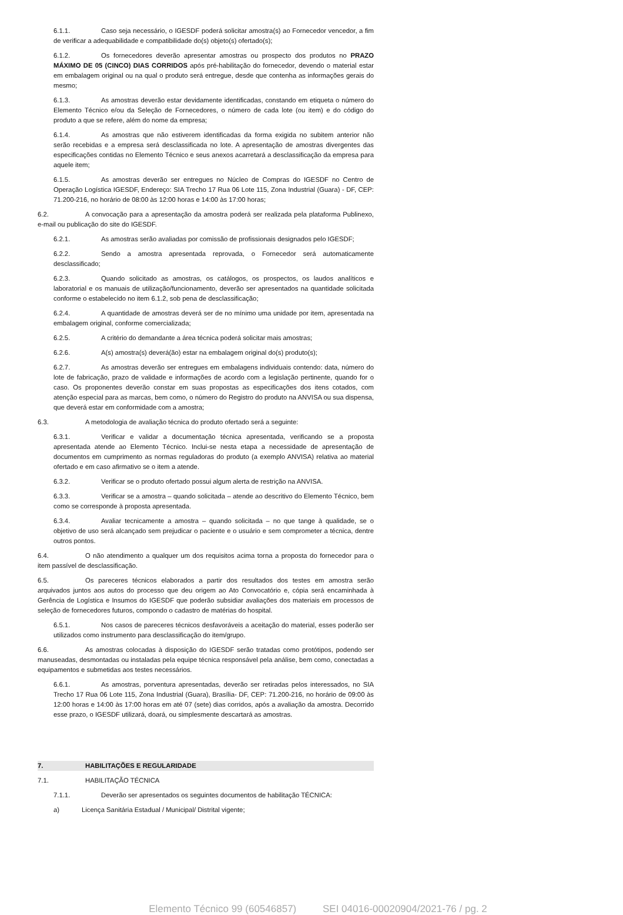6.1.1. Caso seja necessário, o IGESDF poderá solicitar amostra(s) ao Fornecedor vencedor, a fim de verificar a adequabilidade e compatibilidade do(s) objeto(s) ofertado(s);
6.1.2. Os fornecedores deverão apresentar amostras ou prospecto dos produtos no PRAZO MÁXIMO DE 05 (CINCO) DIAS CORRIDOS após pré-habilitação do fornecedor, devendo o material estar em embalagem original ou na qual o produto será entregue, desde que contenha as informações gerais do mesmo;
6.1.3. As amostras deverão estar devidamente identificadas, constando em etiqueta o número do Elemento Técnico e/ou da Seleção de Fornecedores, o número de cada lote (ou item) e do código do produto a que se refere, além do nome da empresa;
6.1.4. As amostras que não estiverem identificadas da forma exigida no subitem anterior não serão recebidas e a empresa será desclassificada no lote. A apresentação de amostras divergentes das especificações contidas no Elemento Técnico e seus anexos acarretará a desclassificação da empresa para aquele item;
6.1.5. As amostras deverão ser entregues no Núcleo de Compras do IGESDF no Centro de Operação Logística IGESDF, Endereço: SIA Trecho 17 Rua 06 Lote 115, Zona Industrial (Guara) - DF, CEP: 71.200-216, no horário de 08:00 às 12:00 horas e 14:00 às 17:00 horas;
6.2. A convocação para a apresentação da amostra poderá ser realizada pela plataforma Publinexo, e-mail ou publicação do site do IGESDF.
6.2.1. As amostras serão avaliadas por comissão de profissionais designados pelo IGESDF;
6.2.2. Sendo a amostra apresentada reprovada, o Fornecedor será automaticamente desclassificado;
6.2.3. Quando solicitado as amostras, os catálogos, os prospectos, os laudos analíticos e laboratorial e os manuais de utilização/funcionamento, deverão ser apresentados na quantidade solicitada conforme o estabelecido no item 6.1.2, sob pena de desclassificação;
6.2.4. A quantidade de amostras deverá ser de no mínimo uma unidade por item, apresentada na embalagem original, conforme comercializada;
6.2.5. A critério do demandante a área técnica poderá solicitar mais amostras;
6.2.6. A(s) amostra(s) deverá(ão) estar na embalagem original do(s) produto(s);
6.2.7. As amostras deverão ser entregues em embalagens individuais contendo: data, número do lote de fabricação, prazo de validade e informações de acordo com a legislação pertinente, quando for o caso. Os proponentes deverão constar em suas propostas as especificações dos itens cotados, com atenção especial para as marcas, bem como, o número do Registro do produto na ANVISA ou sua dispensa, que deverá estar em conformidade com a amostra;
6.3. A metodologia de avaliação técnica do produto ofertado será a seguinte:
6.3.1. Verificar e validar a documentação técnica apresentada, verificando se a proposta apresentada atende ao Elemento Técnico. Inclui-se nesta etapa a necessidade de apresentação de documentos em cumprimento as normas reguladoras do produto (a exemplo ANVISA) relativa ao material ofertado e em caso afirmativo se o item a atende.
6.3.2. Verificar se o produto ofertado possui algum alerta de restrição na ANVISA.
6.3.3. Verificar se a amostra – quando solicitada – atende ao descritivo do Elemento Técnico, bem como se corresponde à proposta apresentada.
6.3.4. Avaliar tecnicamente a amostra – quando solicitada – no que tange à qualidade, se o objetivo de uso será alcançado sem prejudicar o paciente e o usuário e sem comprometer a técnica, dentre outros pontos.
6.4. O não atendimento a qualquer um dos requisitos acima torna a proposta do fornecedor para o item passível de desclassificação.
6.5. Os pareceres técnicos elaborados a partir dos resultados dos testes em amostra serão arquivados juntos aos autos do processo que deu origem ao Ato Convocatório e, cópia será encaminhada à Gerência de Logística e Insumos do IGESDF que poderão subsidiar avaliações dos materiais em processos de seleção de fornecedores futuros, compondo o cadastro de matérias do hospital.
6.5.1. Nos casos de pareceres técnicos desfavoráveis a aceitação do material, esses poderão ser utilizados como instrumento para desclassificação do item/grupo.
6.6. As amostras colocadas à disposição do IGESDF serão tratadas como protótipos, podendo ser manuseadas, desmontadas ou instaladas pela equipe técnica responsável pela análise, bem como, conectadas a equipamentos e submetidas aos testes necessários.
6.6.1. As amostras, porventura apresentadas, deverão ser retiradas pelos interessados, no SIA Trecho 17 Rua 06 Lote 115, Zona Industrial (Guara), Brasília- DF, CEP: 71.200-216, no horário de 09:00 às 12:00 horas e 14:00 às 17:00 horas em até 07 (sete) dias corridos, após a avaliação da amostra. Decorrido esse prazo, o IGESDF utilizará, doará, ou simplesmente descartará as amostras.
7. HABILITAÇÕES E REGULARIDADE
7.1. HABILITAÇÃO TÉCNICA
7.1.1. Deverão ser apresentados os seguintes documentos de habilitação TÉCNICA:
a) Licença Sanitária Estadual / Municipal/ Distrital vigente;
Elemento Técnico 99 (60546857) SEI 04016-00020904/2021-76 / pg. 2